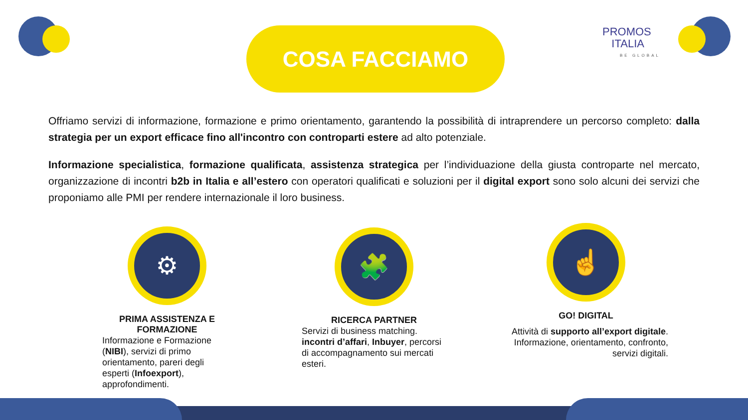COSA FACCIAMO
PROMOS
ITALIA
BE GLOBAL
Offriamo servizi di informazione, formazione e primo orientamento, garantendo la possibilità di intraprendere un percorso completo: dalla strategia per un export efficace fino all'incontro con controparti estere ad alto potenziale.
Informazione specialistica, formazione qualificata, assistenza strategica per l’individuazione della giusta controparte nel mercato, organizzazione di incontri b2b in Italia e all’estero con operatori qualificati e soluzioni per il digital export sono solo alcuni dei servizi che proponiamo alle PMI per rendere internazionale il loro business.
⚙
PRIMA ASSISTENZA E FORMAZIONE
Informazione e Formazione (NIBI), servizi di primo orientamento, pareri degli esperti (Infoexport), approfondimenti.
🧩
RICERCA PARTNER
Servizi di business matching. incontri d’affari, Inbuyer, percorsi di accompagnamento sui mercati esteri.
☝
GO! DIGITAL
Attività di supporto all’export digitale. Informazione, orientamento, confronto, servizi digitali.